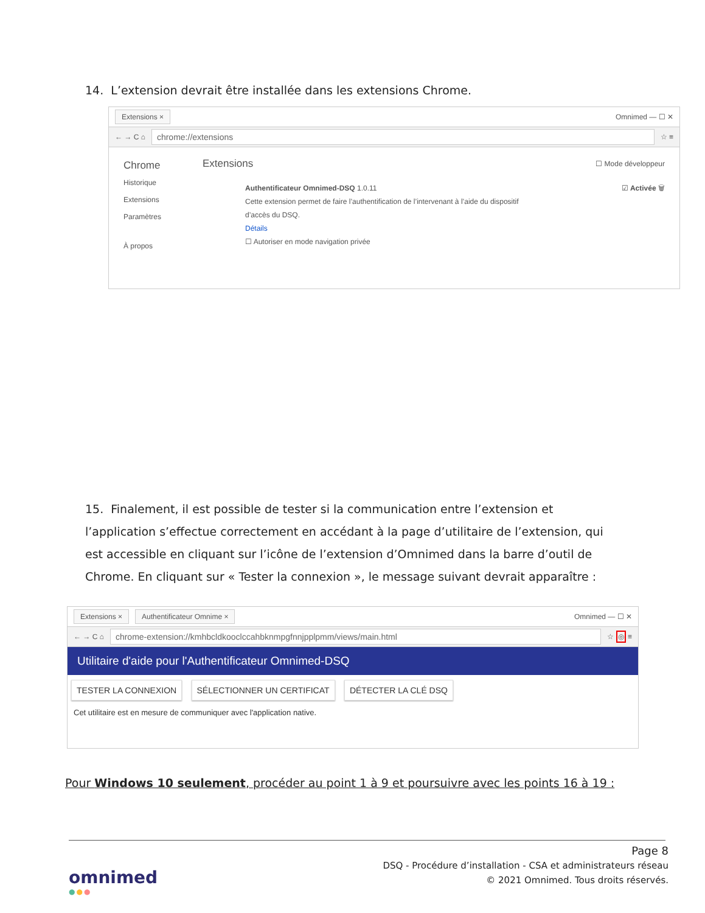14. L’extension devrait être installée dans les extensions Chrome.
Extensions × Omnimed — ☐ ✕
← → C ⌂ chrome://extensions ☆ ≡
Chrome
Historique
Extensions
Paramètres
À propos
Extensions ☐ Mode développeur
Authentificateur Omnimed-DSQ 1.0.11 ☑ Activée 🗑
Cette extension permet de faire l’authentification de l’intervenant à l’aide du dispositif
d’accès du DSQ.
Détails
☐ Autoriser en mode navigation privée
15. Finalement, il est possible de tester si la communication entre l’extension et l’application s’effectue correctement en accédant à la page d’utilitaire de l’extension, qui est accessible en cliquant sur l’icône de l’extension d’Omnimed dans la barre d’outil de Chrome. En cliquant sur « Tester la connexion », le message suivant devrait apparaître :
Extensions × Authentificateur Omnime × Omnimed — ☐ ✕
← → C ⌂ chrome-extension://kmhbcldkooclccahbknmpgfnnjpplpmm/views/main.html ☆ ◎ ≡
Utilitaire d'aide pour l'Authentificateur Omnimed-DSQ
TESTER LA CONNEXION SÉLECTIONNER UN CERTIFICAT DÉTECTER LA CLÉ DSQ
Cet utilitaire est en mesure de communiquer avec l'application native.
Pour Windows 10 seulement, procéder au point 1 à 9 et poursuivre avec les points 16 à 19 :
Page 8
DSQ - Procédure d’installation - CSA et administrateurs réseau
© 2021 Omnimed. Tous droits réservés.
omnimed
●●●